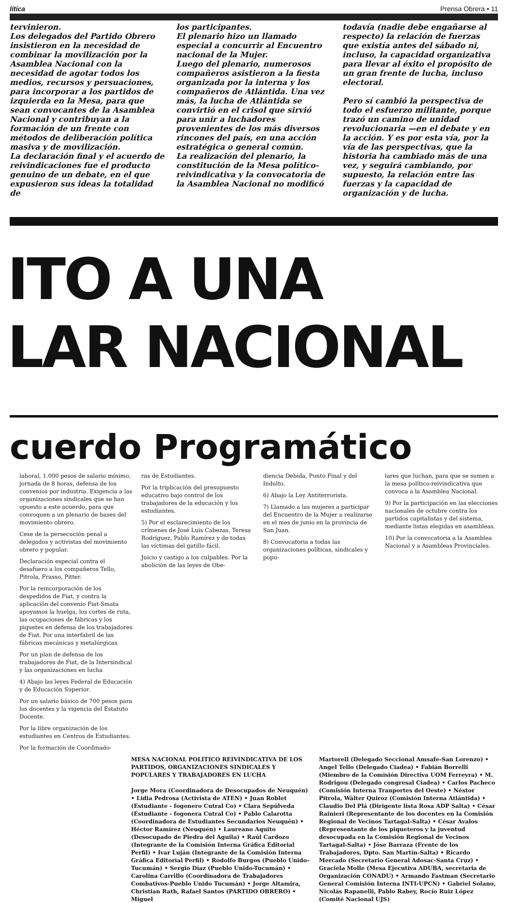lítica Prensa Obrera • 11
tervinieron.
Los delegados del Partido Obrero insistieron en la necesidad de combinar la movilización por la Asamblea Nacional con la necesidad de agotar todos los medios, recursos y persuaciones, para incorporar a los partidos de izquierda en la Mesa, para que sean convocantes de la Asamblea Nacional y contribuyan a la formación de un frente con métodos de deliberación política masiva y de movilización.
La declaración final y el acuerdo de reivindicaciones fue el producto genuino de un debate, en el que expusieron sus ideas la totalidad de
los participantes.
El plenario hizo un llamado especial a concurrir al Encuentro nacional de la Mujer.
Luego del plenario, numerosos compañeros asistieron a la fiesta organizada por la interna y los compañeros de Atlántida. Una vez más, la lucha de Atlántida se convirtió en el crisol que sirvió para unir a luchadores provenientes de los más diversos rincones del país, en una acción estratégica o general común.
La realización del plenario, la constitución de la Mesa político-reivindicativa y la convocatoria de la Asamblea Nacional no modificó
todavía (nadie debe engañarse al respecto) la relación de fuerzas que existía antes del sábado ni, incluso, la capacidad organizativa para llevar al éxito el propósito de un gran frente de lucha, incluso electoral.
Pero sí cambió la perspectiva de todo el esfuerzo militante, porque trazó un camino de unidad revolucionaria —en el debate y en la acción. Y es por esta vía, por la vía de las perspectivas, que la historia ha cambiado más de una vez, y seguirá cambiando, por supuesto, la relación entre las fuerzas y la capacidad de organización y de lucha.
ITO A UNA
LAR NACIONAL
cuerdo Programático
laboral, 1.000 pesos de salario mínimo, jornada de 8 horas, defensa de los convenios por industria. Exigencia a las organizaciones sindicales que se han opuesto a este acuerdo, para que convoquen a un plenario de bases del movimiento obrero.
Cese de la persecución penal a delegados y activistas del movimiento obrero y popular.
Declaración especial contra el desafuero a los compañeros Tello, Pitrola, Frasso, Pitter.
Por la reincorporación de los despedidos de Fiat, y contra la aplicación del convenio Fiat-Smata apoyamos la huelga, los cortes de ruta, las ocupaciones de fábricas y los piquetes en defensa de los trabajadores de Fiat. Por una interfabril de las fábricas mecánicas y metalúrgicas.
Por un plan de defensa de los trabajadores de Fiat, de la Intersindical y las organizaciones en lucha
4) Abajo las leyes Federal de Educación y de Educación Superior.
Por un salario básico de 700 pesos para los docentes y la vigencia del Estatuto Docente.
Por la libre organización de los estudiantes en Centros de Estudiantes.
Por la formación de Coordinado-
ras de Estudiantes.
Por la triplicación del presupuesto educativo bajo control de los trabajadores de la educación y los estudiantes.
5) Por el esclarecimiento de los crímenes de José Luis Cabezas, Teresa Rodríguez, Pablo Ramírez y de todas las víctimas del gatillo fácil.
Juicio y castigo a los culpables. Por la abolición de las leyes de Obe-
diencia Debida, Punto Final y del Indulto.
6) Abajo la Ley Antiterrorista.
7) Llamado a las mujeres a participar del Encuentro de la Mujer a realizarse en el mes de junio en la provincia de San Juan.
8) Convocatoria a todas las organizaciones políticas, sindicales y popu-
lares que luchan, para que se sumen a la mesa político-reivindicativa que convoca a la Asamblea Nacional.
9) Por la participación en las elecciones nacionales de octubre contra los partidos capitalistas y del sistema, mediante listas elegidas en asambleas.
10) Por la convocatoria a la Asamblea Nacional y a Asambleas Provinciales.
MESA NACIONAL POLITICO REIVINDICATIVA DE LOS PARTIDOS, ORGANIZACIONES SINDICALES Y POPULARES Y TRABAJADORES EN LUCHA
Jorge Mora (Coordinadora de Desocupados de Neuquén) • Lidia Pedrosa (Activista de ATEN) • Juan Roblet (Estudiante - fogonero Cutral Co) • Clara Sepúlveda (Estudiante - fogonera Cutral Co) • Pablo Calarotta (Coordinadora de Estudiantes Secundarios Neuquén) • Héctor Ramírez (Neuquén) • Laureano Aquito (Desocupado de Piedra del Aguila) • Raúl Cardozo (Integrante de la Comisión Interna Gráfica Editorial Perfil) • Ivar Luján (Integrante de la Comisión Interna Gráfica Editorial Perfil) • Rodolfo Burgos (Pueblo Unido-Tucumán) • Sergio Díaz (Pueblo Unido-Tucumán) • Carolina Carrillo (Coordinadora de Trabajadores Combativos-Pueblo Unido Tucumán) • Jorge Altamira, Christian Rath, Rafael Santos (PARTIDO OBRERO) • Miguel
Martorell (Delegado Seccional Amsafe-San Lorenzo) • Angel Tello (Delegado Ciadea) • Fabián Borrelli (Miembro de la Comisión Directiva UOM Ferreyra) • M. Rodrigou (Delegado congresal Ciadea) • Carlos Pacheco (Comisión Interna Tranportes del Oeste) • Néstor Pitrola, Wálter Quiroz (Comisión Interna Atlántida) • Claudio Del Plá (Dirigente lista Rosa ADP Salta) • César Rainieri (Representante de los docentes en la Comisión Regional de Vecinos Tartagal-Salta) • César Avalos (Representante de los piqueteros y la juventud desocupada en la Comisión Regional de Vecinos Tartagal-Salta) • Jóse Barraza (Frente de los Trabajadores, Dpto. San Martín-Salta) • Ricardo Mercado (Secretario General Adosac-Santa Cruz) • Graciela Molle (Mesa Ejecutiva ADUBA, secretaria de Organización CONADU) • Armando Fastman (Secretario General Comisión Interna INTI-UPCN) • Gabriel Solano, Nicolás Rapanelli, Pablo Rabey, Rocío Ruiz López (Comité Nacional UJS)